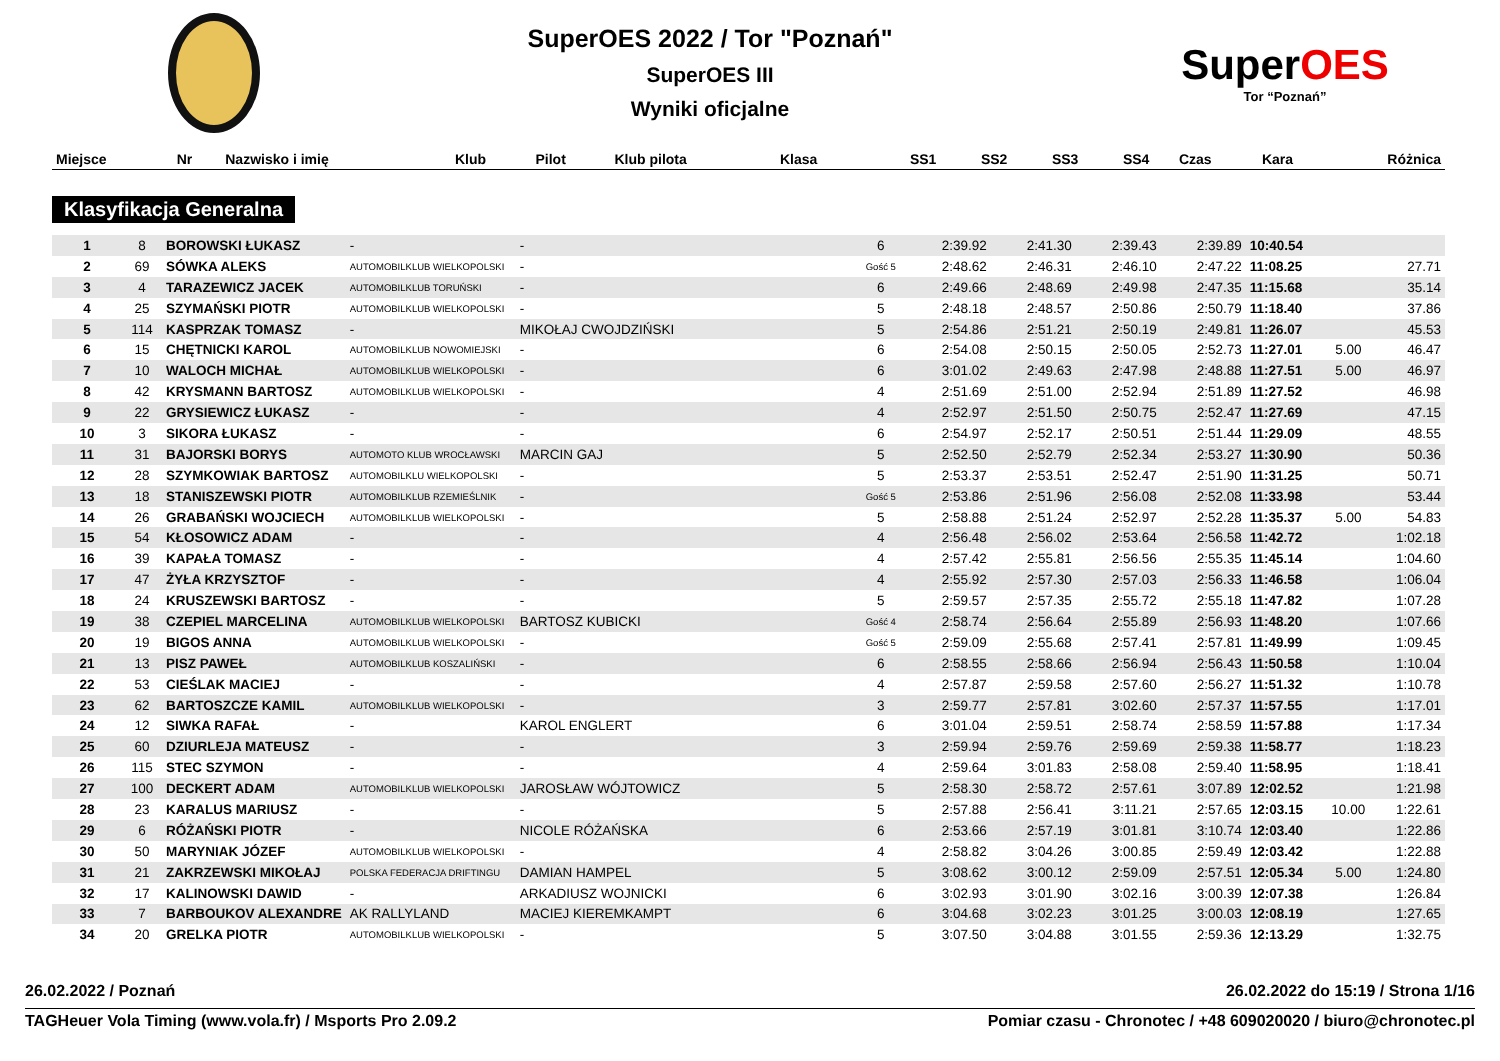SuperOES 2022 / Tor "Poznań"
SuperOES III
Wyniki oficjalne
SuperOES
Tor “Poznań”
| Miejsce | Nr | Nazwisko i imię | Klub | Pilot | Klub pilota | Klasa | SS1 | SS2 | SS3 | SS4 | Czas | Kara | Różnica |
| --- | --- | --- | --- | --- | --- | --- | --- | --- | --- | --- | --- | --- | --- |
Klasyfikacja Generalna
| 1 | 8 | BOROWSKI ŁUKASZ | - | - | | 6 | 2:39.92 | 2:41.30 | 2:39.43 | 2:39.89 | 10:40.54 | | |
| 2 | 69 | SÓWKA ALEKS | AUTOMOBILKLUB WIELKOPOLSKI | - | | Gość 5 | 2:48.62 | 2:46.31 | 2:46.10 | 2:47.22 | 11:08.25 | | 27.71 |
| 3 | 4 | TARAZEWICZ JACEK | AUTOMOBILKLUB TORUŃSKI | - | | 6 | 2:49.66 | 2:48.69 | 2:49.98 | 2:47.35 | 11:15.68 | | 35.14 |
| 4 | 25 | SZYMAŃSKI PIOTR | AUTOMOBILKLUB WIELKOPOLSKI | - | | 5 | 2:48.18 | 2:48.57 | 2:50.86 | 2:50.79 | 11:18.40 | | 37.86 |
| 5 | 114 | KASPRZAK TOMASZ | - | MIKOŁAJ CWOJDZIŃSKI | | 5 | 2:54.86 | 2:51.21 | 2:50.19 | 2:49.81 | 11:26.07 | | 45.53 |
| 6 | 15 | CHĘTNICKI KAROL | AUTOMOBILKLUB NOWOMIEJSKI | - | | 6 | 2:54.08 | 2:50.15 | 2:50.05 | 2:52.73 | 11:27.01 | 5.00 | 46.47 |
| 7 | 10 | WALOCH MICHAŁ | AUTOMOBILKLUB WIELKOPOLSKI | - | | 6 | 3:01.02 | 2:49.63 | 2:47.98 | 2:48.88 | 11:27.51 | 5.00 | 46.97 |
| 8 | 42 | KRYSMANN BARTOSZ | AUTOMOBILKLUB WIELKOPOLSKI | - | | 4 | 2:51.69 | 2:51.00 | 2:52.94 | 2:51.89 | 11:27.52 | | 46.98 |
| 9 | 22 | GRYSIEWICZ ŁUKASZ | - | - | | 4 | 2:52.97 | 2:51.50 | 2:50.75 | 2:52.47 | 11:27.69 | | 47.15 |
| 10 | 3 | SIKORA ŁUKASZ | - | - | | 6 | 2:54.97 | 2:52.17 | 2:50.51 | 2:51.44 | 11:29.09 | | 48.55 |
| 11 | 31 | BAJORSKI BORYS | AUTOMOTO KLUB WROCŁAWSKI | MARCIN GAJ | | 5 | 2:52.50 | 2:52.79 | 2:52.34 | 2:53.27 | 11:30.90 | | 50.36 |
| 12 | 28 | SZYMKOWIAK BARTOSZ | AUTOMOBILKLU WIELKOPOLSKI | - | | 5 | 2:53.37 | 2:53.51 | 2:52.47 | 2:51.90 | 11:31.25 | | 50.71 |
| 13 | 18 | STANISZEWSKI PIOTR | AUTOMOBILKLUB RZEMIEŚLNIK | - | | Gość 5 | 2:53.86 | 2:51.96 | 2:56.08 | 2:52.08 | 11:33.98 | | 53.44 |
| 14 | 26 | GRABAŃSKI WOJCIECH | AUTOMOBILKLUB WIELKOPOLSKI | - | | 5 | 2:58.88 | 2:51.24 | 2:52.97 | 2:52.28 | 11:35.37 | 5.00 | 54.83 |
| 15 | 54 | KŁOSOWICZ ADAM | - | - | | 4 | 2:56.48 | 2:56.02 | 2:53.64 | 2:56.58 | 11:42.72 | | 1:02.18 |
| 16 | 39 | KAPAŁA TOMASZ | - | - | | 4 | 2:57.42 | 2:55.81 | 2:56.56 | 2:55.35 | 11:45.14 | | 1:04.60 |
| 17 | 47 | ŻYŁA KRZYSZTOF | - | - | | 4 | 2:55.92 | 2:57.30 | 2:57.03 | 2:56.33 | 11:46.58 | | 1:06.04 |
| 18 | 24 | KRUSZEWSKI BARTOSZ | - | - | | 5 | 2:59.57 | 2:57.35 | 2:55.72 | 2:55.18 | 11:47.82 | | 1:07.28 |
| 19 | 38 | CZEPIEL MARCELINA | AUTOMOBILKLUB WIELKOPOLSKI | BARTOSZ KUBICKI | | Gość 4 | 2:58.74 | 2:56.64 | 2:55.89 | 2:56.93 | 11:48.20 | | 1:07.66 |
| 20 | 19 | BIGOS ANNA | AUTOMOBILKLUB WIELKOPOLSKI | - | | Gość 5 | 2:59.09 | 2:55.68 | 2:57.41 | 2:57.81 | 11:49.99 | | 1:09.45 |
| 21 | 13 | PISZ PAWEŁ | AUTOMOBILKLUB KOSZALIŃSKI | - | | 6 | 2:58.55 | 2:58.66 | 2:56.94 | 2:56.43 | 11:50.58 | | 1:10.04 |
| 22 | 53 | CIEŚLAK MACIEJ | - | - | | 4 | 2:57.87 | 2:59.58 | 2:57.60 | 2:56.27 | 11:51.32 | | 1:10.78 |
| 23 | 62 | BARTOSZCZE KAMIL | AUTOMOBILKLUB WIELKOPOLSKI | - | | 3 | 2:59.77 | 2:57.81 | 3:02.60 | 2:57.37 | 11:57.55 | | 1:17.01 |
| 24 | 12 | SIWKA RAFAŁ | - | KAROL ENGLERT | | 6 | 3:01.04 | 2:59.51 | 2:58.74 | 2:58.59 | 11:57.88 | | 1:17.34 |
| 25 | 60 | DZIURLEJA MATEUSZ | - | - | | 3 | 2:59.94 | 2:59.76 | 2:59.69 | 2:59.38 | 11:58.77 | | 1:18.23 |
| 26 | 115 | STEC SZYMON | - | - | | 4 | 2:59.64 | 3:01.83 | 2:58.08 | 2:59.40 | 11:58.95 | | 1:18.41 |
| 27 | 100 | DECKERT ADAM | AUTOMOBILKLUB WIELKOPOLSKI | JAROSŁAW WÓJTOWICZ | | 5 | 2:58.30 | 2:58.72 | 2:57.61 | 3:07.89 | 12:02.52 | | 1:21.98 |
| 28 | 23 | KARALUS MARIUSZ | - | - | | 5 | 2:57.88 | 2:56.41 | 3:11.21 | 2:57.65 | 12:03.15 | 10.00 | 1:22.61 |
| 29 | 6 | RÓŻAŃSKI PIOTR | - | NICOLE RÓŻAŃSKA | | 6 | 2:53.66 | 2:57.19 | 3:01.81 | 3:10.74 | 12:03.40 | | 1:22.86 |
| 30 | 50 | MARYNIAK JÓZEF | AUTOMOBILKLUB WIELKOPOLSKI | - | | 4 | 2:58.82 | 3:04.26 | 3:00.85 | 2:59.49 | 12:03.42 | | 1:22.88 |
| 31 | 21 | ZAKRZEWSKI MIKOŁAJ | POLSKA FEDERACJA DRIFTINGU | DAMIAN HAMPEL | | 5 | 3:08.62 | 3:00.12 | 2:59.09 | 2:57.51 | 12:05.34 | 5.00 | 1:24.80 |
| 32 | 17 | KALINOWSKI DAWID | - | ARKADIUSZ WOJNICKI | | 6 | 3:02.93 | 3:01.90 | 3:02.16 | 3:00.39 | 12:07.38 | | 1:26.84 |
| 33 | 7 | BARBOUKOV ALEXANDRE | AK RALLYLAND | MACIEJ KIEREMKAMPT | | 6 | 3:04.68 | 3:02.23 | 3:01.25 | 3:00.03 | 12:08.19 | | 1:27.65 |
| 34 | 20 | GRELKA PIOTR | AUTOMOBILKLUB WIELKOPOLSKI | - | | 5 | 3:07.50 | 3:04.88 | 3:01.55 | 2:59.36 | 12:13.29 | | 1:32.75 |
26.02.2022 / Poznań 26.02.2022 do 15:19 / Strona 1/16
TAGHeuer Vola Timing (www.vola.fr) / Msports Pro 2.09.2 Pomiar czasu - Chronotec / +48 609020020 / biuro@chronotec.pl